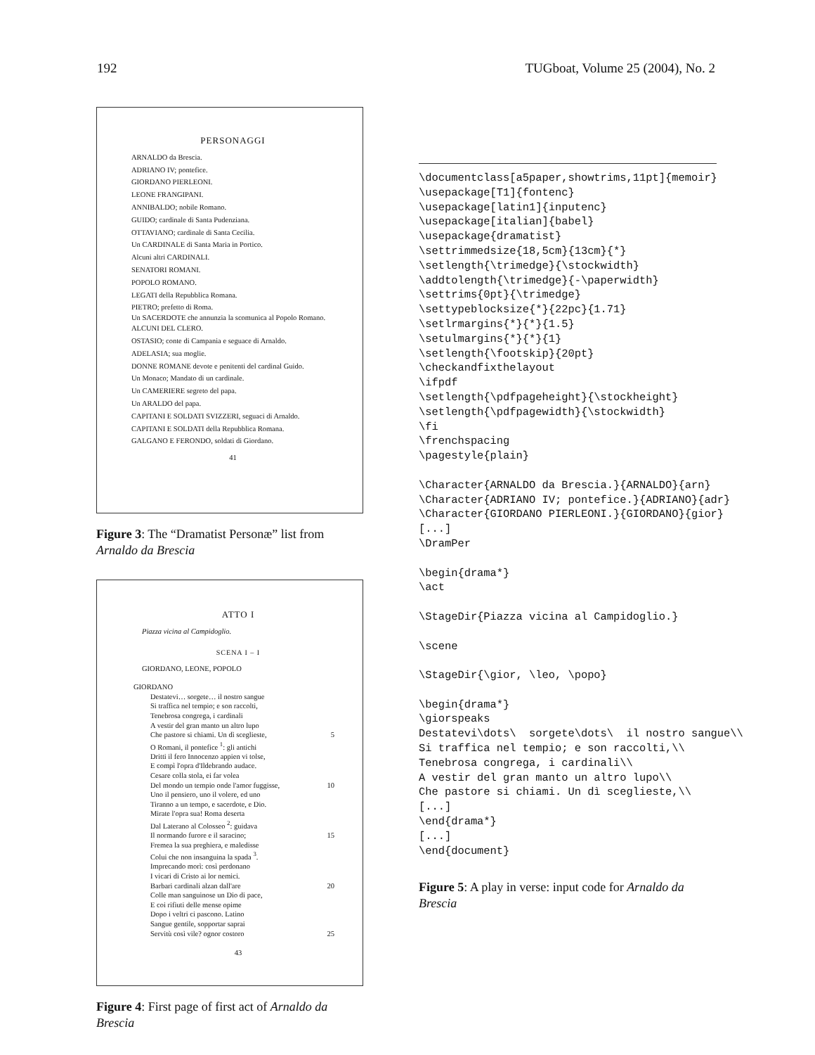192 TUGboat, Volume 25 (2004), No. 2
PERSONAGGI
ARNALDO da Brescia.
ADRIANO IV; pontefice.
GIORDANO PIERLEONI.
LEONE FRANGIPANI.
ANNIBALDO; nobile Romano.
GUIDO; cardinale di Santa Pudenziana.
OTTAVIANO; cardinale di Santa Cecilia.
Un CARDINALE di Santa Maria in Portico.
Alcuni altri CARDINALI.
SENATORI ROMANI.
POPOLO ROMANO.
LEGATI della Repubblica Romana.
PIETRO; prefetto di Roma.
Un SACERDOTE che annunzia la scomunica al Popolo Romano.
ALCUNI DEL CLERO.
OSTASIO; conte di Campania e seguace di Arnaldo.
ADELASIA; sua moglie.
DONNE ROMANE devote e penitenti del cardinal Guido.
Un Monaco; Mandato di un cardinale.
Un CAMERIERE segreto del papa.
Un ARALDO del papa.
CAPITANI E SOLDATI SVIZZERI, seguaci di Arnaldo.
CAPITANI E SOLDATI della Repubblica Romana.
GALGANO E FERONDO, soldati di Giordano.
41
Figure 3: The “Dramatist Personæ” list from Arnaldo da Brescia
ATTO I
Piazza vicina al Campidoglio.
SCENA I – I
GIORDANO, LEONE, POPOLO
GIORDANO
Destatevi… sorgete… il nostro sangue
Si traffica nel tempio; e son raccolti,
Tenebrosa congrega, i cardinali
A vestir del gran manto un altro lupo
Che pastore si chiami. Un dì sceglieste, 5
O Romani, il pontefice <sup>1</sup>: gli antichi
Dritti il fero Innocenzo appien vi tolse,
E compì l'opra d'Ildebrando audace.
Cesare colla stola, ei far volea
Del mondo un tempio onde l'amor fuggisse, 10
Uno il pensiero, uno il volere, ed uno
Tiranno a un tempo, e sacerdote, e Dio.
Mirate l'opra sua! Roma deserta
Dal Laterano al Colosseo <sup>2</sup>: guidava
Il normando furore e il saracino; 15
Fremea la sua preghiera, e maledisse
Colui che non insanguina la spada <sup>3</sup>.
Imprecando morì: così perdonano
I vicari di Cristo ai lor nemici.
Barbari cardinali alzan dall'are 20
Colle man sanguinose un Dio di pace,
E coi rifiuti delle mense opime
Dopo i veltri ci pascono. Latino
Sangue gentile, sopportar saprai
Servitù così vile? ognor costoro 25
43
Figure 4: First page of first act of Arnaldo da Brescia
\documentclass[a5paper,showtrims,11pt]{memoir}
\usepackage[T1]{fontenc}
\usepackage[latin1]{inputenc}
\usepackage[italian]{babel}
\usepackage{dramatist}
\settrimmedsize{18,5cm}{13cm}{*}
\setlength{\trimedge}{\stockwidth}
\addtolength{\trimedge}{-\paperwidth}
\settrims{0pt}{\trimedge}
\settypeblocksize{*}{22pc}{1.71}
\setlrmargins{*}{*}{1.5}
\setulmargins{*}{*}{1}
\setlength{\footskip}{20pt}
\checkandfixthelayout
\ifpdf
\setlength{\pdfpageheight}{\stockheight}
\setlength{\pdfpagewidth}{\stockwidth}
\fi
\frenchspacing
\pagestyle{plain}

\Character{ARNALDO da Brescia.}{ARNALDO}{arn}
\Character{ADRIANO IV; pontefice.}{ADRIANO}{adr}
\Character{GIORDANO PIERLEONI.}{GIORDANO}{gior}
[...]
\DramPer

\begin{drama*}
\act

\StageDir{Piazza vicina al Campidoglio.}

\scene

\StageDir{\gior, \leo, \popo}

\begin{drama*}
\giorspeaks
Destatevi\dots\  sorgete\dots\  il nostro sangue\\
Si traffica nel tempio; e son raccolti,\\
Tenebrosa congrega, i cardinali\\
A vestir del gran manto un altro lupo\\
Che pastore si chiami. Un dì sceglieste,\\
[...]
\end{drama*}
[...]
\end{document}
Figure 5: A play in verse: input code for Arnaldo da Brescia